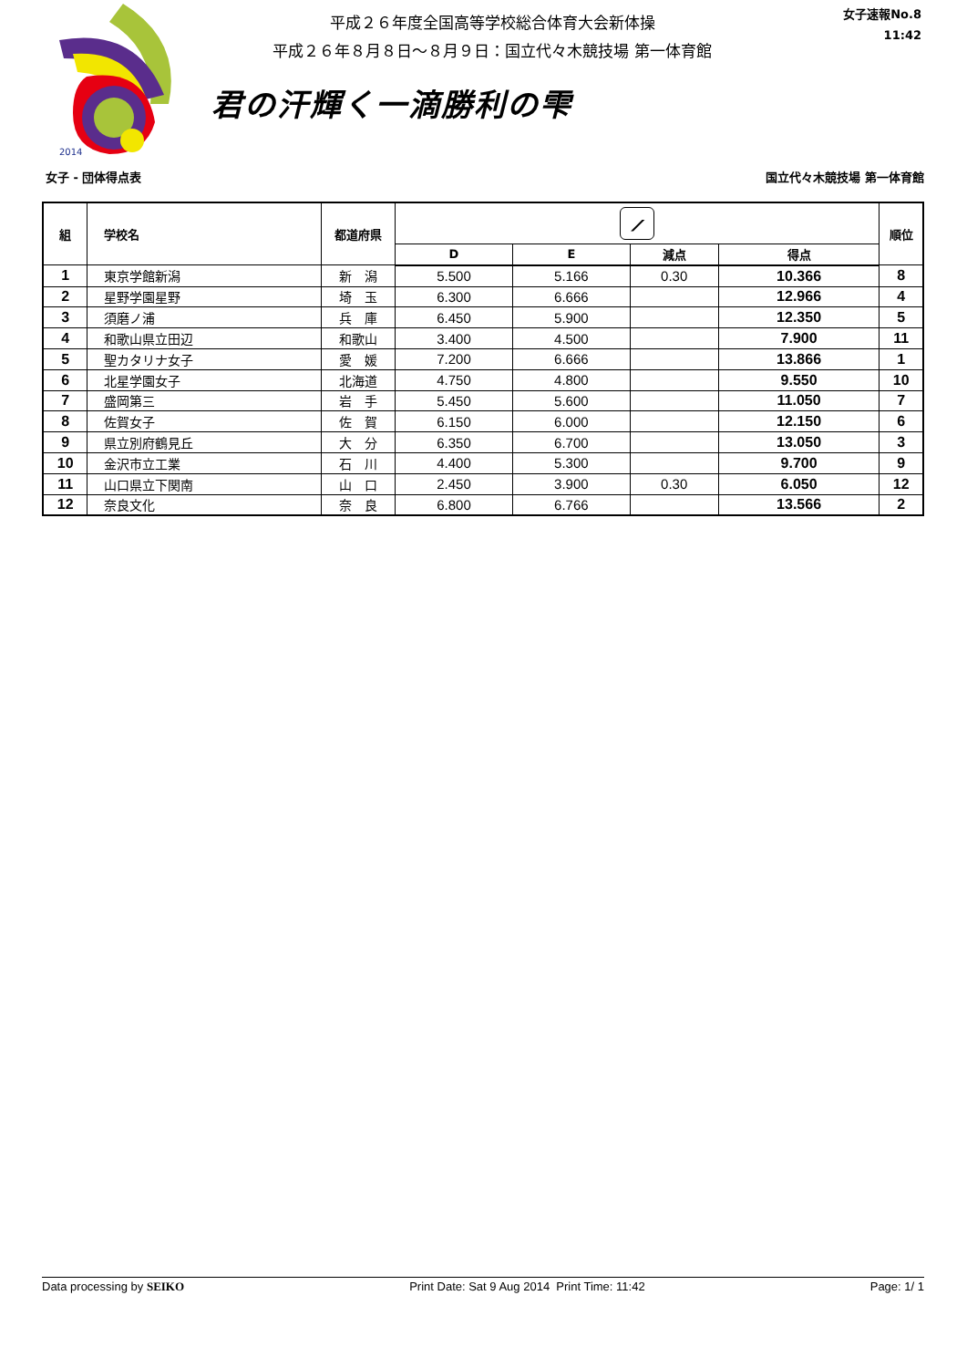2014
平成２６年度全国高等学校総合体育大会新体操
平成２６年８月８日～８月９日：国立代々木競技場 第一体育館
君の汗輝く一滴勝利の雫
女子速報No.8
11:42
女子 - 団体得点表 国立代々木競技場 第一体育館
| 組 | 学校名 | 都道府県 | ⟋ | | | | 順位 |
| --- | --- | --- | --- | --- | --- | --- | --- |
| | | | D | E | 減点 | 得点 | |
| 1 | 東京学館新潟 | 新 潟 | 5.500 | 5.166 | 0.30 | 10.366 | 8 |
| 2 | 星野学園星野 | 埼 玉 | 6.300 | 6.666 | | 12.966 | 4 |
| 3 | 須磨ノ浦 | 兵 庫 | 6.450 | 5.900 | | 12.350 | 5 |
| 4 | 和歌山県立田辺 | 和歌山 | 3.400 | 4.500 | | 7.900 | 11 |
| 5 | 聖カタリナ女子 | 愛 媛 | 7.200 | 6.666 | | 13.866 | 1 |
| 6 | 北星学園女子 | 北海道 | 4.750 | 4.800 | | 9.550 | 10 |
| 7 | 盛岡第三 | 岩 手 | 5.450 | 5.600 | | 11.050 | 7 |
| 8 | 佐賀女子 | 佐 賀 | 6.150 | 6.000 | | 12.150 | 6 |
| 9 | 県立別府鶴見丘 | 大 分 | 6.350 | 6.700 | | 13.050 | 3 |
| 10 | 金沢市立工業 | 石 川 | 4.400 | 5.300 | | 9.700 | 9 |
| 11 | 山口県立下関南 | 山 口 | 2.450 | 3.900 | 0.30 | 6.050 | 12 |
| 12 | 奈良文化 | 奈 良 | 6.800 | 6.766 | | 13.566 | 2 |
Data processing by SEIKO Print Date: Sat 9 Aug 2014 Print Time: 11:42 Page: 1/ 1